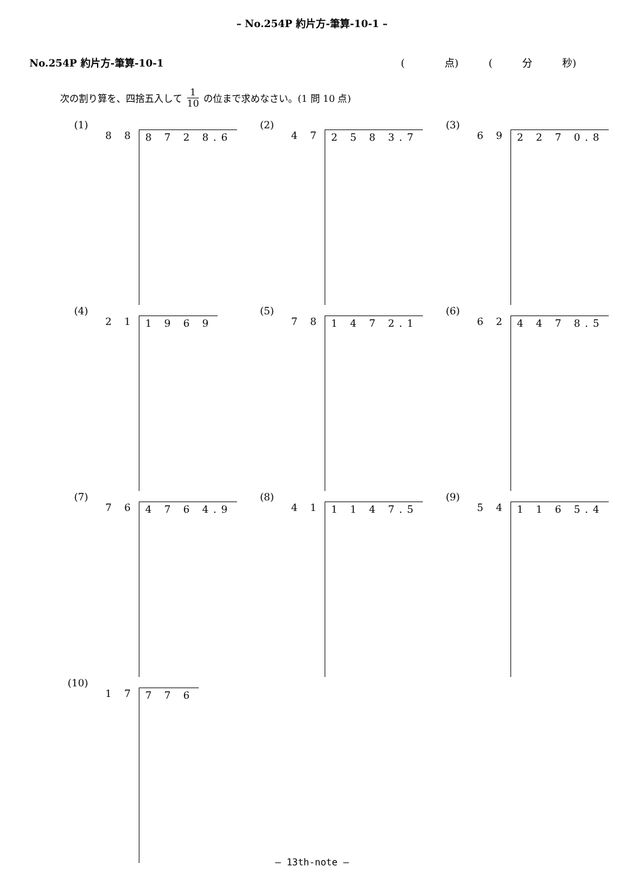– No.254P 約片方-筆算-10-1 –
No.254P 約片方-筆算-10-1 (　　　　点)　　　(　　　分　　　秒)
次の割り算を、四捨五入して 1 10 の位まで求めなさい。(1 問 10 点)
(1)
8 8 8 7 2 8.6
(2)
4 7 2 5 8 3.7
(3)
6 9 2 2 7 0.8
(4)
2 1 1 9 6 9
(5)
7 8 1 4 7 2.1
(6)
6 2 4 4 7 8.5
(7)
7 6 4 7 6 4.9
(8)
4 1 1 1 4 7.5
(9)
5 4 1 1 6 5.4
(10)
1 7 7 7 6
– 13th-note –